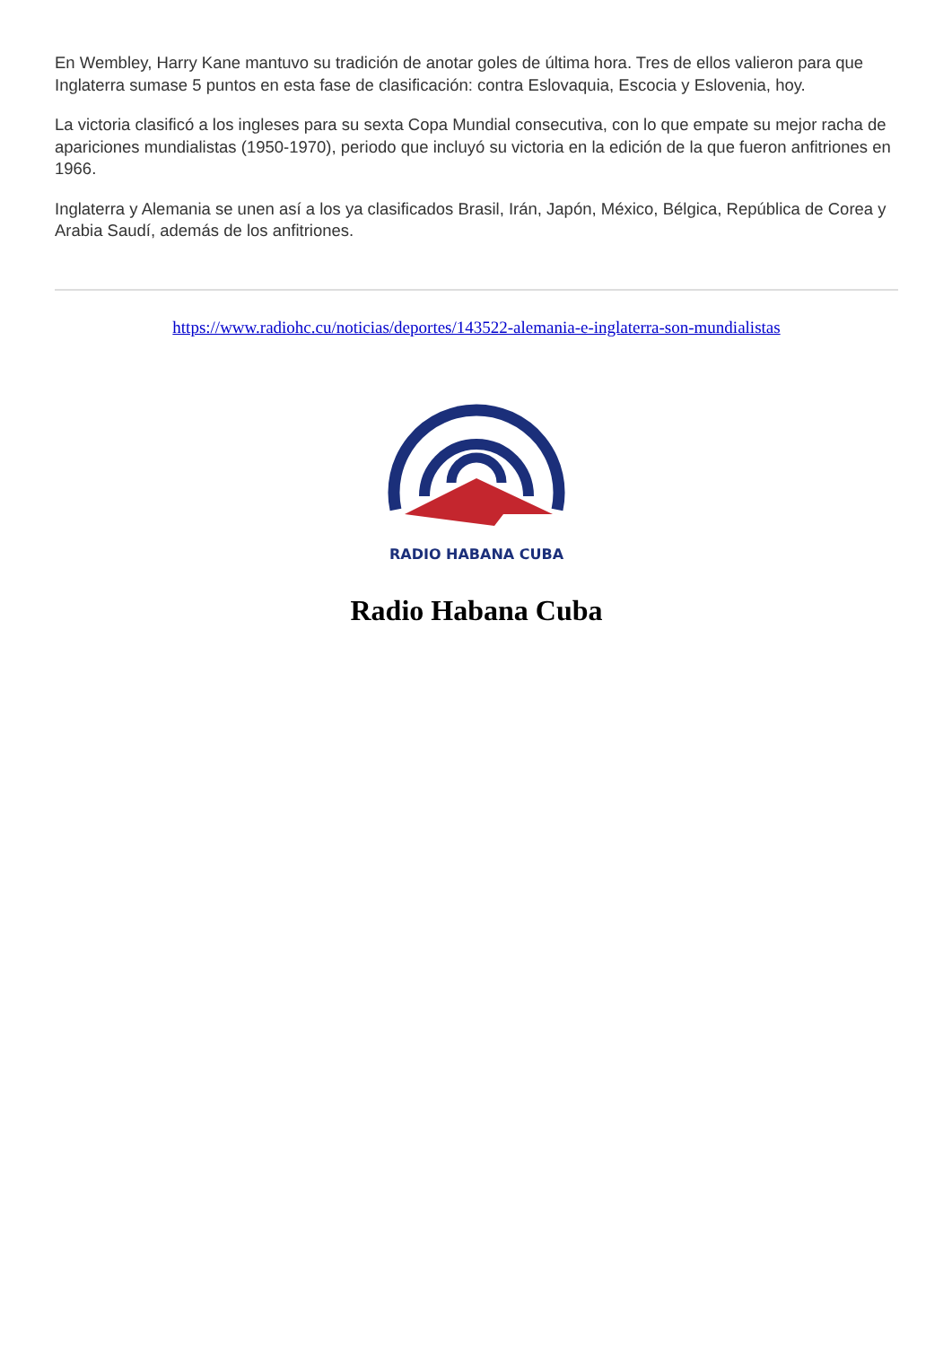En Wembley, Harry Kane mantuvo su tradición de anotar goles de última hora. Tres de ellos valieron para que Inglaterra sumase 5 puntos en esta fase de clasificación: contra Eslovaquia, Escocia y Eslovenia, hoy.
La victoria clasificó a los ingleses para su sexta Copa Mundial consecutiva, con lo que empate su mejor racha de apariciones mundialistas (1950-1970), periodo que incluyó su victoria en la edición de la que fueron anfitriones en 1966.
Inglaterra y Alemania se unen así a los ya clasificados Brasil, Irán, Japón, México, Bélgica, República de Corea y Arabia Saudí, además de los anfitriones.
https://www.radiohc.cu/noticias/deportes/143522-alemania-e-inglaterra-son-mundialistas
RADIO HABANA CUBA
Radio Habana Cuba